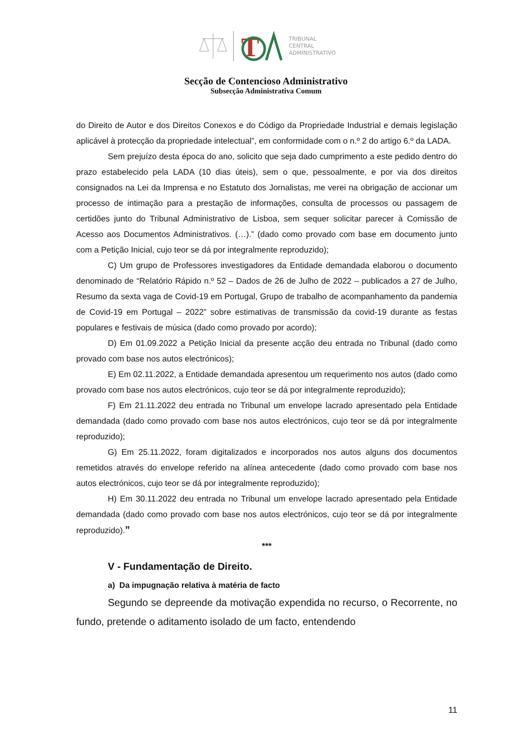T
TRIBUNAL
CENTRAL
ADMINISTRATIVO
Secção de Contencioso Administrativo
Subsecção Administrativa Comum
do Direito de Autor e dos Direitos Conexos e do Código da Propriedade Industrial e demais legislação aplicável à protecção da propriedade intelectual”, em conformidade com o n.º 2 do artigo 6.º da LADA.
Sem prejuízo desta época do ano, solicito que seja dado cumprimento a este pedido dentro do prazo estabelecido pela LADA (10 dias úteis), sem o que, pessoalmente, e por via dos direitos consignados na Lei da Imprensa e no Estatuto dos Jornalistas, me verei na obrigação de accionar um processo de intimação para a prestação de informações, consulta de processos ou passagem de certidões junto do Tribunal Administrativo de Lisboa, sem sequer solicitar parecer à Comissão de Acesso aos Documentos Administrativos. (…).” (dado como provado com base em documento junto com a Petição Inicial, cujo teor se dá por integralmente reproduzido);
C) Um grupo de Professores investigadores da Entidade demandada elaborou o documento denominado de “Relatório Rápido n.º 52 – Dados de 26 de Julho de 2022 – publicados a 27 de Julho, Resumo da sexta vaga de Covid-19 em Portugal, Grupo de trabalho de acompanhamento da pandemia de Covid-19 em Portugal – 2022” sobre estimativas de transmissão da covid-19 durante as festas populares e festivais de música (dado como provado por acordo);
D) Em 01.09.2022 a Petição Inicial da presente acção deu entrada no Tribunal (dado como provado com base nos autos electrónicos);
E) Em 02.11.2022, a Entidade demandada apresentou um requerimento nos autos (dado como provado com base nos autos electrónicos, cujo teor se dá por integralmente reproduzido);
F) Em 21.11.2022 deu entrada no Tribunal um envelope lacrado apresentado pela Entidade demandada (dado como provado com base nos autos electrónicos, cujo teor se dá por integralmente reproduzido);
G) Em 25.11.2022, foram digitalizados e incorporados nos autos alguns dos documentos remetidos através do envelope referido na alínea antecedente (dado como provado com base nos autos electrónicos, cujo teor se dá por integralmente reproduzido);
H) Em 30.11.2022 deu entrada no Tribunal um envelope lacrado apresentado pela Entidade demandada (dado como provado com base nos autos electrónicos, cujo teor se dá por integralmente reproduzido).”
***
V - Fundamentação de Direito.
a) Da impugnação relativa à matéria de facto
Segundo se depreende da motivação expendida no recurso, o Recorrente, no fundo, pretende o aditamento isolado de um facto, entendendo
11